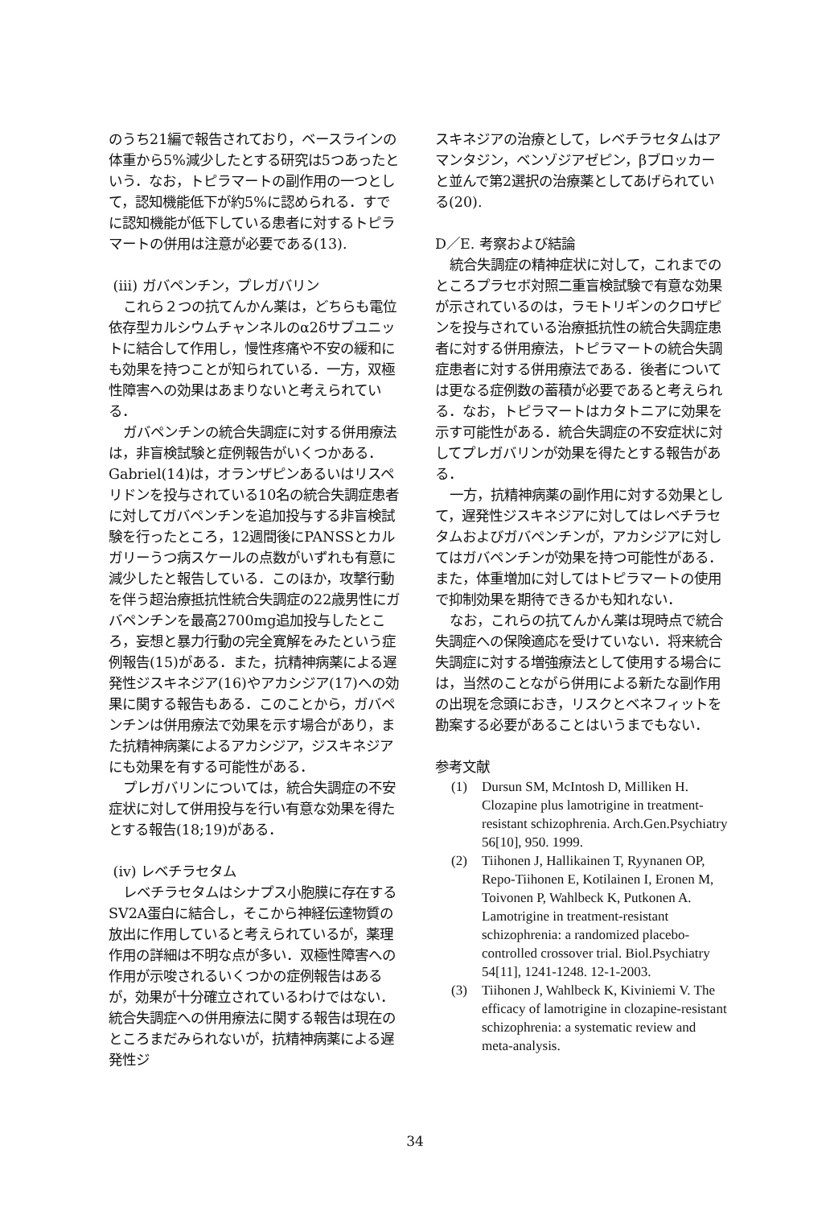のうち21編で報告されており，ベースラインの体重から5%減少したとする研究は5つあったという．なお，トピラマートの副作用の一つとして，認知機能低下が約5%に認められる．すでに認知機能が低下している患者に対するトピラマートの併用は注意が必要である(13).
(iii) ガバペンチン，プレガバリン
これら２つの抗てんかん薬は，どちらも電位依存型カルシウムチャンネルのα2δサブユニットに結合して作用し，慢性疼痛や不安の緩和にも効果を持つことが知られている．一方，双極性障害への効果はあまりないと考えられている．
ガバペンチンの統合失調症に対する併用療法は，非盲検試験と症例報告がいくつかある．Gabriel(14)は，オランザピンあるいはリスペリドンを投与されている10名の統合失調症患者に対してガバペンチンを追加投与する非盲検試験を行ったところ，12週間後にPANSSとカルガリーうつ病スケールの点数がいずれも有意に減少したと報告している．このほか，攻撃行動を伴う超治療抵抗性統合失調症の22歳男性にガバペンチンを最高2700mg追加投与したところ，妄想と暴力行動の完全寛解をみたという症例報告(15)がある．また，抗精神病薬による遅発性ジスキネジア(16)やアカシジア(17)への効果に関する報告もある．このことから，ガバペンチンは併用療法で効果を示す場合があり，また抗精神病薬によるアカシジア，ジスキネジアにも効果を有する可能性がある．
プレガバリンについては，統合失調症の不安症状に対して併用投与を行い有意な効果を得たとする報告(18;19)がある．
(iv) レベチラセタム
レベチラセタムはシナプス小胞膜に存在するSV2A蛋白に結合し，そこから神経伝達物質の放出に作用していると考えられているが，薬理作用の詳細は不明な点が多い．双極性障害への作用が示唆されるいくつかの症例報告はあるが，効果が十分確立されているわけではない．統合失調症への併用療法に関する報告は現在のところまだみられないが，抗精神病薬による遅発性ジ
スキネジアの治療として，レベチラセタムはアマンタジン，ベンゾジアゼピン，βブロッカーと並んで第2選択の治療薬としてあげられている(20).
D／E. 考察および結論
統合失調症の精神症状に対して，これまでのところプラセボ対照二重盲検試験で有意な効果が示されているのは，ラモトリギンのクロザピンを投与されている治療抵抗性の統合失調症患者に対する併用療法，トピラマートの統合失調症患者に対する併用療法である．後者については更なる症例数の蓄積が必要であると考えられる．なお，トピラマートはカタトニアに効果を示す可能性がある．統合失調症の不安症状に対してプレガバリンが効果を得たとする報告がある．
一方，抗精神病薬の副作用に対する効果として，遅発性ジスキネジアに対してはレベチラセタムおよびガバペンチンが，アカシジアに対してはガバペンチンが効果を持つ可能性がある．また，体重増加に対してはトピラマートの使用で抑制効果を期待できるかも知れない．
なお，これらの抗てんかん薬は現時点で統合失調症への保険適応を受けていない．将来統合失調症に対する増強療法として使用する場合には，当然のことながら併用による新たな副作用の出現を念頭におき，リスクとベネフィットを勘案する必要があることはいうまでもない．
参考文献
(1) Dursun SM, McIntosh D, Milliken H. Clozapine plus lamotrigine in treatment-resistant schizophrenia. Arch.Gen.Psychiatry 56[10], 950. 1999.
(2) Tiihonen J, Hallikainen T, Ryynanen OP, Repo-Tiihonen E, Kotilainen I, Eronen M, Toivonen P, Wahlbeck K, Putkonen A. Lamotrigine in treatment-resistant schizophrenia: a randomized placebo-controlled crossover trial. Biol.Psychiatry 54[11], 1241-1248. 12-1-2003.
(3) Tiihonen J, Wahlbeck K, Kiviniemi V. The efficacy of lamotrigine in clozapine-resistant schizophrenia: a systematic review and meta-analysis.
34